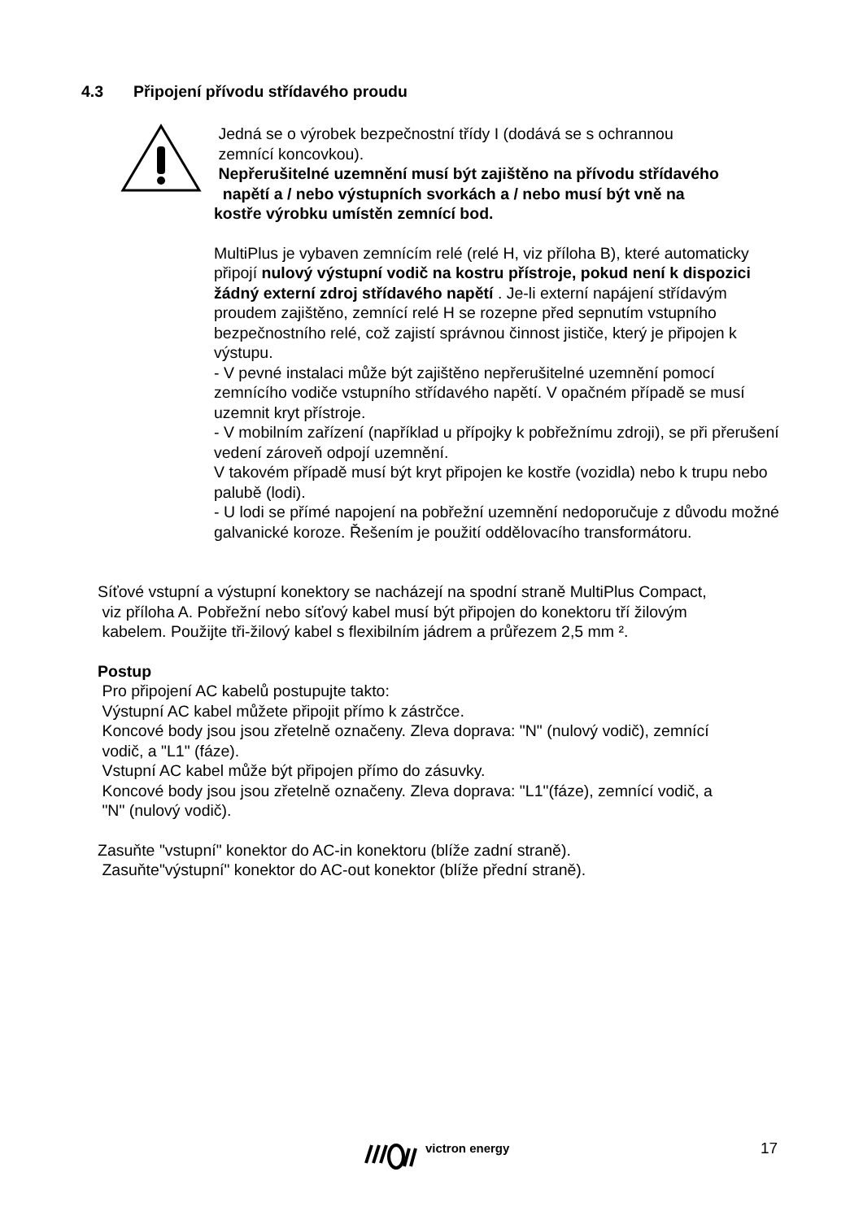4.3 Připojení přívodu střídavého proudu
Jedná se o výrobek bezpečnostní třídy I (dodává se s ochrannou
zemnící koncovkou).
Nepřerušitelné uzemnění musí být zajištěno na přívodu střídavého
napětí a / nebo výstupních svorkách a / nebo musí být vně na
kostře výrobku umístěn zemnící bod.
MultiPlus je vybaven zemnícím relé (relé H, viz příloha B), které automaticky připojí nulový výstupní vodič na kostru přístroje, pokud není k dispozici žádný externí zdroj střídavého napětí . Je-li externí napájení střídavým proudem zajištěno, zemnící relé H se rozepne před sepnutím vstupního bezpečnostního relé, což zajistí správnou činnost jističe, který je připojen k výstupu.
- V pevné instalaci může být zajištěno nepřerušitelné uzemnění pomocí zemnícího vodiče vstupního střídavého napětí. V opačném případě se musí uzemnit kryt přístroje.
- V mobilním zařízení (například u přípojky k pobřežnímu zdroji), se při přerušení vedení zároveň odpojí uzemnění.
V takovém případě musí být kryt připojen ke kostře (vozidla) nebo k trupu nebo palubě (lodi).
- U lodi se přímé napojení na pobřežní uzemnění nedoporučuje z důvodu možné galvanické koroze. Řešením je použití oddělovacího transformátoru.
Síťové vstupní a výstupní konektory se nacházejí na spodní straně MultiPlus Compact,
viz příloha A. Pobřežní nebo síťový kabel musí být připojen do konektoru tří žilovým
kabelem. Použijte tři-žilový kabel s flexibilním jádrem a průřezem 2,5 mm ².
Postup
Pro připojení AC kabelů postupujte takto:
Výstupní AC kabel můžete připojit přímo k zástrčce.
Koncové body jsou jsou zřetelně označeny. Zleva doprava: "N" (nulový vodič), zemnící
vodič, a "L1" (fáze).
Vstupní AC kabel může být připojen přímo do zásuvky.
Koncové body jsou jsou zřetelně označeny. Zleva doprava: "L1"(fáze), zemnící vodič, a
"N" (nulový vodič).
Zasuňte "vstupní" konektor do AC-in konektoru (blíže zadní straně).
Zasuňte"výstupní" konektor do AC-out konektor (blíže přední straně).
victron energy 17